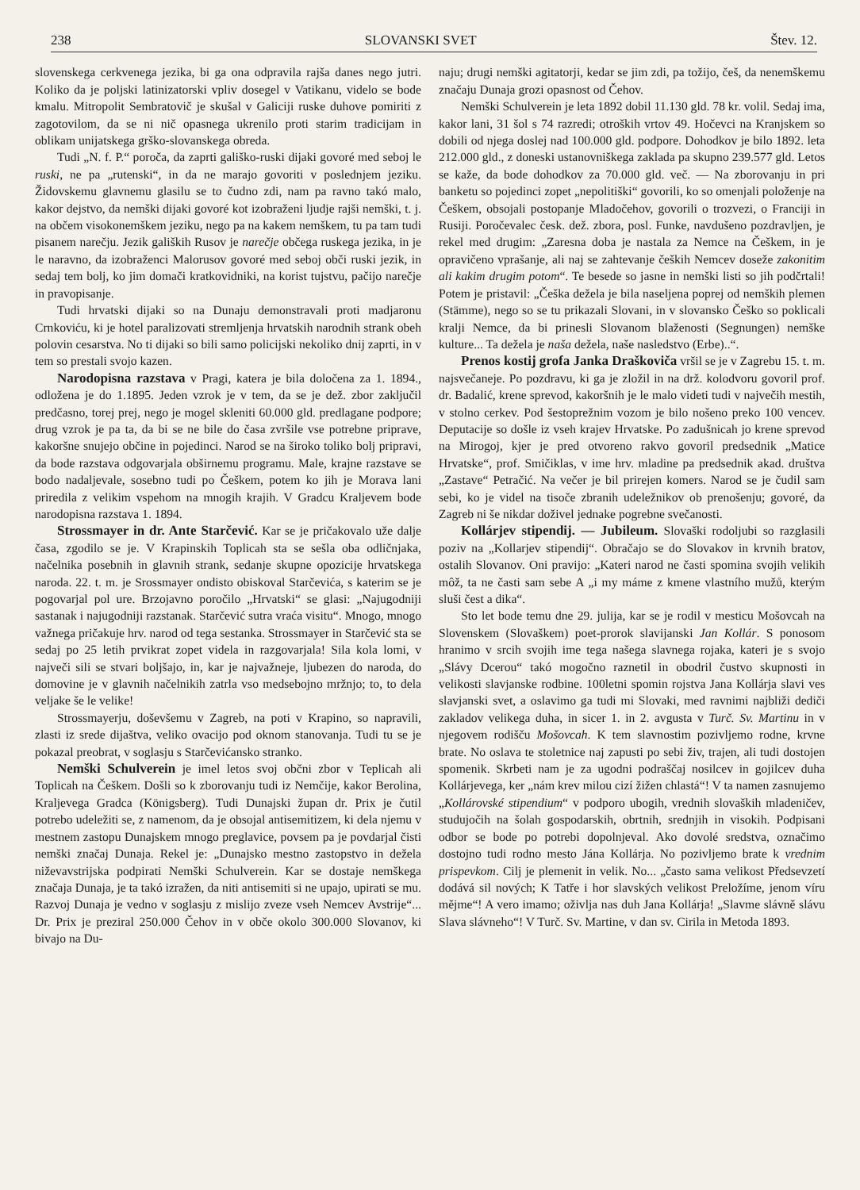238 SLOVANSKI SVET Štev. 12.
slovenskega cerkvenega jezika, bi ga ona odpravila rajša danes nego jutri. Koliko da je poljski latinizatorski vpliv dosegel v Vatikanu, videlo se bode kmalu. Mitropolit Sembratovič je skušal v Galiciji ruske duhove pomiriti z zagotovilom, da se ni nič opasnega ukrenilo proti starim tradicijam in oblikam unijatskega grško-slovanskega obreda.
Tudi „N. f. P.“ poroča, da zaprti gališko-ruski dijaki govoré med seboj le ruski, ne pa „rutenski“, in da ne marajo govoriti v poslednjem jeziku. Židovskemu glavnemu glasilu se to čudno zdi, nam pa ravno takó malo, kakor dejstvo, da nemški dijaki govoré kot izobraženi ljudje rajši nemški, t. j. na občem visokonemškem jeziku, nego pa na kakem nemškem, tu pa tam tudi pisanem narečju. Jezik galiških Rusov je narečje občega ruskega jezika, in je le naravno, da izobraženci Malorusov govoré med seboj obči ruski jezik, in sedaj tem bolj, ko jim domači kratkovidniki, na korist tujstvu, pačijo narečje in pravopisanje.
Tudi hrvatski dijaki so na Dunaju demonstravali proti madjaronu Crnkoviću, ki je hotel paralizovati stremljenja hrvatskih narodnih strank obeh polovin cesarstva. No ti dijaki so bili samo policijski nekoliko dnij zaprti, in v tem so prestali svojo kazen.
Narodopisna razstava v Pragi, katera je bila določena za 1. 1894., odložena je do 1.1895. Jeden vzrok je v tem, da se je dež. zbor zaključil predčasno, torej prej, nego je mogel skleniti 60.000 gld. predlagane podpore; drug vzrok je pa ta, da bi se ne bile do časa zvršile vse potrebne priprave, kakoršne snujejo občine in pojedinci. Narod se na široko toliko bolj pripravi, da bode razstava odgovarjala obširnemu programu. Male, krajne razstave se bodo nadaljevale, sosebno tudi po Češkem, potem ko jih je Morava lani priredila z velikim vspehom na mnogih krajih. V Gradcu Kraljevem bode narodopisna razstava 1. 1894.
Strossmayer in dr. Ante Starčević. Kar se je pričakovalo uže dalje časa, zgodilo se je. V Krapinskih Toplicah sta se sešla oba odličnjaka, načelnika posebnih in glavnih strank, sedanje skupne opozicije hrvatskega naroda. 22. t. m. je Srossmayer ondisto obiskoval Starčevića, s katerim se je pogovarjal pol ure. Brzojavno poročilo „Hrvatski“ se glasi: „Najugodniji sastanak i najugodniji razstanak. Starčević sutra vraća visitu“. Mnogo, mnogo važnega pričakuje hrv. narod od tega sestanka. Strossmayer in Starčević sta se sedaj po 25 letih prvikrat zopet videla in razgovarjala! Sila kola lomi, v največi sili se stvari boljšajo, in, kar je najvažneje, ljubezen do naroda, do domovine je v glavnih načelnikih zatrla vso medsebojno mržnjo; to, to dela veljake še le velike!
Strossmayerju, doševšemu v Zagreb, na poti v Krapino, so napravili, zlasti iz srede dijaštva, veliko ovacijo pod oknom stanovanja. Tudi tu se je pokazal preobrat, v soglasju s Starčevićansko stranko.
Nemški Schulverein je imel letos svoj občni zbor v Teplicah ali Toplicah na Češkem. Došli so k zborovanju tudi iz Nemčije, kakor Berolina, Kraljevega Gradca (Königsberg). Tudi Dunajski župan dr. Prix je čutil potrebo udeležiti se, z namenom, da je obsojal antisemitizem, ki dela njemu v mestnem zastopu Dunajskem mnogo preglavice, povsem pa je povdarjal čisti nemški značaj Dunaja. Rekel je: „Dunajsko mestno zastopstvo in dežela niževavstrijska podpirati Nemški Schulverein. Kar se dostaje nemškega značaja Dunaja, je ta takó izražen, da niti antisemiti si ne upajo, upirati se mu. Razvoj Dunaja je vedno v soglasju z mislijo zveze vseh Nemcev Avstrije“... Dr. Prix je preziral 250.000 Čehov in v obče okolo 300.000 Slovanov, ki bivajo na Du-
naju; drugi nemški agitatorji, kedar se jim zdi, pa tožijo, češ, da nenemškemu značaju Dunaja grozi opasnost od Čehov.
Nemški Schulverein je leta 1892 dobil 11.130 gld. 78 kr. volil. Sedaj ima, kakor lani, 31 šol s 74 razredi; otroških vrtov 49. Hočevci na Kranjskem so dobili od njega doslej nad 100.000 gld. podpore. Dohodkov je bilo 1892. leta 212.000 gld., z doneski ustanovniškega zaklada pa skupno 239.577 gld. Letos se kaže, da bode dohodkov za 70.000 gld. več. — Na zborovanju in pri banketu so pojedinci zopet „nepolitiški“ govorili, ko so omenjali položenje na Češkem, obsojali postopanje Mladočehov, govorili o trozvezi, o Franciji in Rusiji. Poročevalec česk. dež. zbora, posl. Funke, navdušeno pozdravljen, je rekel med drugim: „Zaresna doba je nastala za Nemce na Češkem, in je opravičeno vprašanje, ali naj se zahtevanje čeških Nemcev doseže zakonitim ali kakim drugim potom“. Te besede so jasne in nemški listi so jih podčrtali! Potem je pristavil: „Češka dežela je bila naseljena poprej od nemških plemen (Stämme), nego so se tu prikazali Slovani, in v slovansko Češko so poklicali kralji Nemce, da bi prinesli Slovanom blaženosti (Segnungen) nemške kulture... Ta dežela je naša dežela, naše nasledstvo (Erbe)..“.
Prenos kostij grofa Janka Draškoviča vršil se je v Zagrebu 15. t. m. najsvečaneje. Po pozdravu, ki ga je zložil in na drž. kolodvoru govoril prof. dr. Badalić, krene sprevod, kakoršnih je le malo videti tudi v največih mestih, v stolno cerkev. Pod šestoprežnim vozom je bilo nošeno preko 100 vencev. Deputacije so došle iz vseh krajev Hrvatske. Po zadušnicah jo krene sprevod na Mirogoj, kjer je pred otvoreno rakvo govoril predsednik „Matice Hrvatske“, prof. Smičiklas, v ime hrv. mladine pa predsednik akad. društva „Zastave“ Petračić. Na večer je bil prirejen komers. Narod se je čudil sam sebi, ko je videl na tisoče zbranih udeležnikov ob prenošenju; govoré, da Zagreb ni še nikdar doživel jednake pogrebne svečanosti.
Kollárjev stipendij. — Jubileum. Slovaški rodoljubi so razglasili poziv na „Kollarjev stipendij“. Obračajo se do Slovakov in krvnih bratov, ostalih Slovanov. Oni pravijo: „Kateri narod ne časti spomina svojih velikih môž, ta ne časti sam sebe A „i my máme z kmene vlastního mužů, kterým sluši čest a dika“.
Sto let bode temu dne 29. julija, kar se je rodil v mesticu Mošovcah na Slovenskem (Slovaškem) poet-prorok slavijanski Jan Kollár. S ponosom hranimo v srcih svojih ime tega našega slavnega rojaka, kateri je s svojo „Slávy Dcerou“ takó mogočno raznetil in obodril čustvo skupnosti in velikosti slavjanske rodbine. 100letni spomin rojstva Jana Kollárja slavi ves slavjanski svet, a oslavimo ga tudi mi Slovaki, med ravnimi najbliži dediči zakladov velikega duha, in sicer 1. in 2. avgusta v Turč. Sv. Martinu in v njegovem rodišču Mošovcah. K tem slavnostim pozivljemo rodne, krvne brate. No oslava te stoletnice naj zapusti po sebi živ, trajen, ali tudi dostojen spomenik. Skrbeti nam je za ugodni podraščaj nosilcev in gojilcev duha Kollárjevega, ker „nám krev milou cizí žižen chlastá“! V ta namen zasnujemo „Kollárovské stipendium“ v podporo ubogih, vrednih slovaških mladeničev, studujočih na šolah gospodarskih, obrtnih, srednjih in visokih. Podpisani odbor se bode po potrebi dopolnjeval. Ako dovolé sredstva, označimo dostojno tudi rodno mesto Jána Kollárja. No pozivljemo brate k vrednim prispevkom. Cilj je plemenit in velik. No... „často sama velikost Předsevzetí dodává sil nových; K Tatře i hor slavských velikost Preložíme, jenom víru mějme“! A vero imamo; oživlja nas duh Jana Kollárja! „Slavme slávně slávu Slava slávneho“! V Turč. Sv. Martine, v dan sv. Cirila in Metoda 1893.